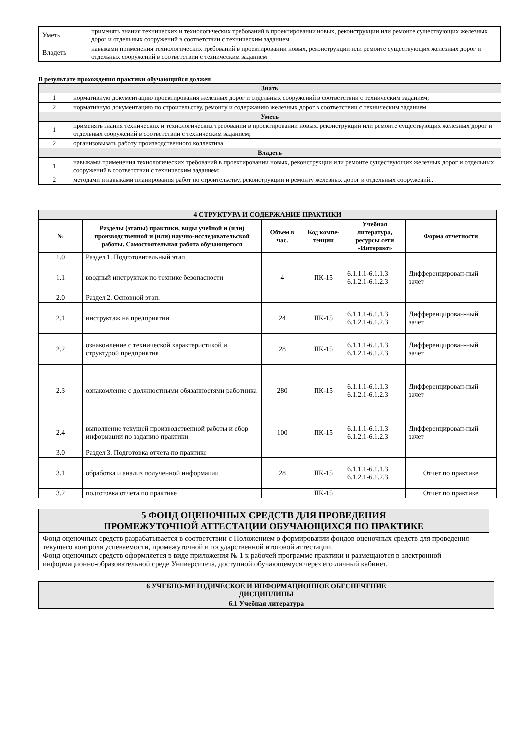| Уметь | применять знания технических и технологических требований в проектировании новых, реконструкции или ремонте существующих железных дорог и отдельных сооружений в соответствии с техническим заданием |
| Владеть | навыками применения технологических требований в проектировании новых, реконструкции или ремонте существующих железных дорог и отдельных сооружений в соответствии с техническим заданием |
В результате прохождения практики обучающийся должен
| Знать | |
| 1 | нормативную документацию проектирования железных дорог и отдельных сооружений в соответствии с техническим заданием; |
| 2 | нормативную документацию по строительству, ремонту и содержанию железных дорог в соответствии с техническим заданием |
| Уметь | |
| 1 | применять знания технических и технологических требований в проектировании новых, реконструкции или ремонте существующих железных дорог и отдельных сооружений в соответствии с техническим заданием; |
| 2 | организовывать работу производственного коллектива |
| Владеть | |
| 1 | навыками применения технологических требований в проектировании новых, реконструкции или ремонте существующих железных дорог и отдельных сооружений в соответствии с техническим заданием; |
| 2 | методами и навыками планирования работ по строительству, реконструкции и ремонту железных дорог и отдельных сооружений.. |
| 4 СТРУКТУРА И СОДЕРЖАНИЕ ПРАКТИКИ | | | | | |
| № | Разделы (этапы) практики, виды учебной и (или) производственной и (или) научно-исследовательской работы. Самостоятельная работа обучающегося | Объем в час. | Код компе-тенции | Учебная литература, ресурсы сети «Интернет» | Форма отчетности |
| 1.0 | Раздел 1. Подготовительный этап | | | | |
| 1.1 | вводный инструктаж по технике безопасности | 4 | ПК-15 | 6.1.1.1-6.1.1.3 6.1.2.1-6.1.2.3 | Дифференцирован-ный зачет |
| 2.0 | Раздел 2. Основной этап. | | | | |
| 2.1 | инструктаж на предприятии | 24 | ПК-15 | 6.1.1.1-6.1.1.3 6.1.2.1-6.1.2.3 | Дифференцирован-ный зачет |
| 2.2 | ознакомление с технической характеристикой и структурой предприятия | 28 | ПК-15 | 6.1.1.1-6.1.1.3 6.1.2.1-6.1.2.3 | Дифференцирован-ный зачет |
| 2.3 | ознакомление с должностными обязанностями работника | 280 | ПК-15 | 6.1.1.1-6.1.1.3 6.1.2.1-6.1.2.3 | Дифференцирован-ный зачет |
| 2.4 | выполнение текущей производственной работы и сбор информации по заданию практики | 100 | ПК-15 | 6.1.1.1-6.1.1.3 6.1.2.1-6.1.2.3 | Дифференцирован-ный зачет |
| 3.0 | Раздел 3. Подготовка отчета по практике | | | | |
| 3.1 | обработка и анализ полученной информации | 28 | ПК-15 | 6.1.1.1-6.1.1.3 6.1.2.1-6.1.2.3 | Отчет по практике |
| 3.2 | подготовка отчета по практике | | ПК-15 | | Отчет по практике |
| 5 ФОНД ОЦЕНОЧНЫХ СРЕДСТВ ДЛЯ ПРОВЕДЕНИЯ ПРОМЕЖУТОЧНОЙ АТТЕСТАЦИИ ОБУЧАЮЩИХСЯ ПО ПРАКТИКЕ |
| Фонд оценочных средств разрабатывается в соответствии с Положением о формировании фондов оценочных средств для проведения текущего контроля успеваемости, промежуточной и государственной итоговой аттестации. Фонд оценочных средств оформляется в виде приложения № 1 к рабочей программе практики и размещаются в электронной информационно-образовательной среде Университета, доступной обучающемуся через его личный кабинет. |
| 6 УЧЕБНО-МЕТОДИЧЕСКОЕ И ИНФОРМАЦИОННОЕ ОБЕСПЕЧЕНИЕ ДИСЦИПЛИНЫ |
| 6.1 Учебная литература |